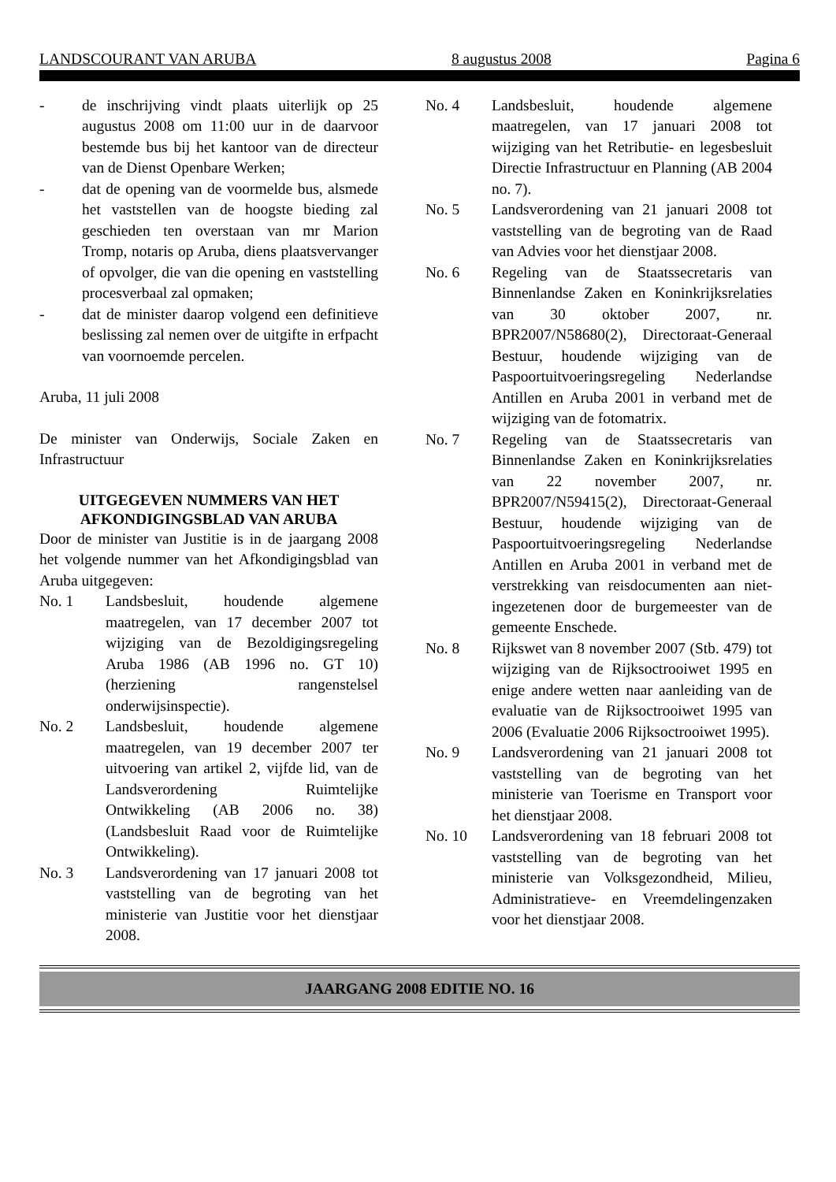LANDSCOURANT VAN ARUBA 8 augustus 2008 Pagina 6
- de inschrijving vindt plaats uiterlijk op 25 augustus 2008 om 11:00 uur in de daarvoor bestemde bus bij het kantoor van de directeur van de Dienst Openbare Werken;
- dat de opening van de voormelde bus, alsmede het vaststellen van de hoogste bieding zal geschieden ten overstaan van mr Marion Tromp, notaris op Aruba, diens plaatsvervanger of opvolger, die van die opening en vaststelling procesverbaal zal opmaken;
- dat de minister daarop volgend een definitieve beslissing zal nemen over de uitgifte in erfpacht van voornoemde percelen.
Aruba, 11 juli 2008
De minister van Onderwijs, Sociale Zaken en Infrastructuur
UITGEGEVEN NUMMERS VAN HET AFKONDIGINGSBLAD VAN ARUBA
Door de minister van Justitie is in de jaargang 2008 het volgende nummer van het Afkondigingsblad van Aruba uitgegeven:
No. 1 Landsbesluit, houdende algemene maatregelen, van 17 december 2007 tot wijziging van de Bezoldigingsregeling Aruba 1986 (AB 1996 no. GT 10) (herziening rangenstelsel onderwijsinspectie).
No. 2 Landsbesluit, houdende algemene maatregelen, van 19 december 2007 ter uitvoering van artikel 2, vijfde lid, van de Landsverordening Ruimtelijke Ontwikkeling (AB 2006 no. 38) (Landsbesluit Raad voor de Ruimtelijke Ontwikkeling).
No. 3 Landsverordening van 17 januari 2008 tot vaststelling van de begroting van het ministerie van Justitie voor het dienstjaar 2008.
No. 4 Landsbesluit, houdende algemene maatregelen, van 17 januari 2008 tot wijziging van het Retributie- en legesbesluit Directie Infrastructuur en Planning (AB 2004 no. 7).
No. 5 Landsverordening van 21 januari 2008 tot vaststelling van de begroting van de Raad van Advies voor het dienstjaar 2008.
No. 6 Regeling van de Staatssecretaris van Binnenlandse Zaken en Koninkrijksrelaties van 30 oktober 2007, nr. BPR2007/N58680(2), Directoraat-Generaal Bestuur, houdende wijziging van de Paspoortuitvoeringsregeling Nederlandse Antillen en Aruba 2001 in verband met de wijziging van de fotomatrix.
No. 7 Regeling van de Staatssecretaris van Binnenlandse Zaken en Koninkrijksrelaties van 22 november 2007, nr. BPR2007/N59415(2), Directoraat-Generaal Bestuur, houdende wijziging van de Paspoortuitvoeringsregeling Nederlandse Antillen en Aruba 2001 in verband met de verstrekking van reisdocumenten aan niet-ingezetenen door de burgemeester van de gemeente Enschede.
No. 8 Rijkswet van 8 november 2007 (Stb. 479) tot wijziging van de Rijksoctrooiwet 1995 en enige andere wetten naar aanleiding van de evaluatie van de Rijksoctrooiwet 1995 van 2006 (Evaluatie 2006 Rijksoctrooiwet 1995).
No. 9 Landsverordening van 21 januari 2008 tot vaststelling van de begroting van het ministerie van Toerisme en Transport voor het dienstjaar 2008.
No. 10 Landsverordening van 18 februari 2008 tot vaststelling van de begroting van het ministerie van Volksgezondheid, Milieu, Administratieve- en Vreemdelingenzaken voor het dienstjaar 2008.
JAARGANG 2008 EDITIE NO. 16